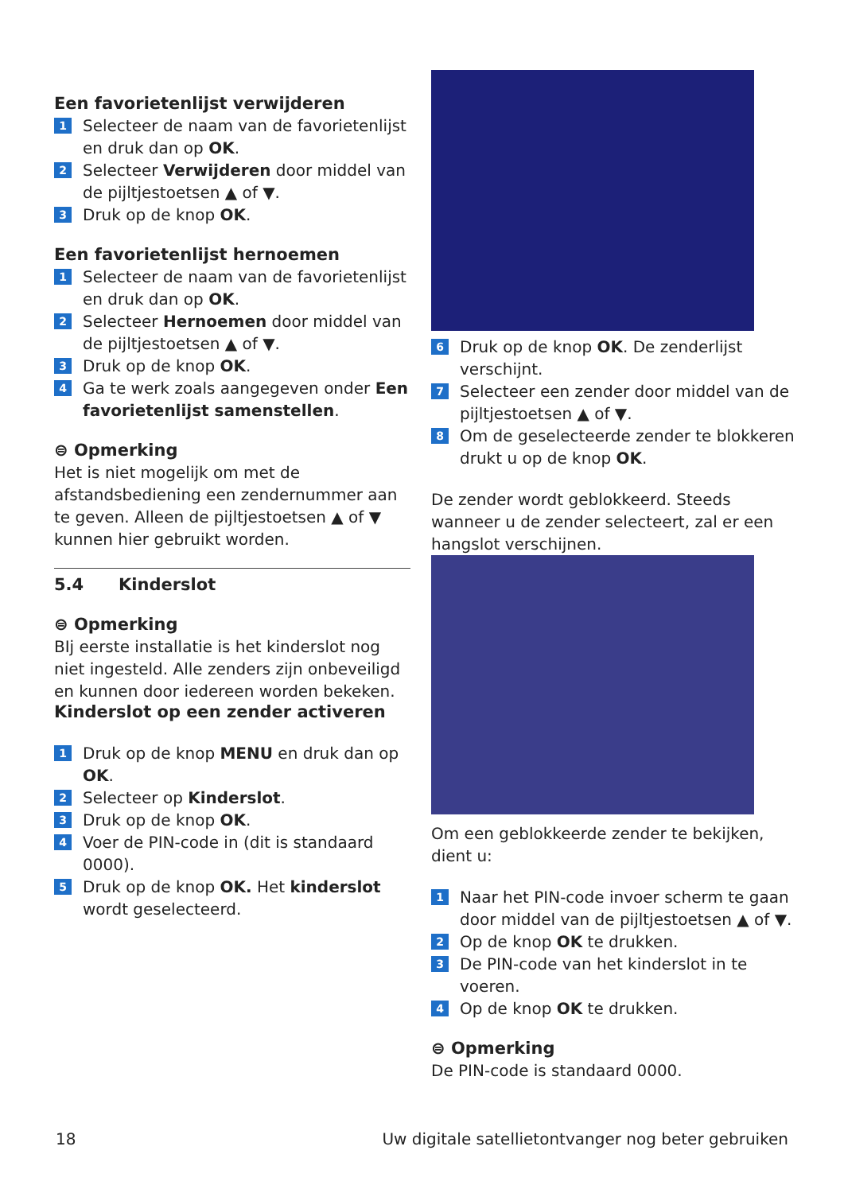Een favorietenlijst verwijderen
1 Selecteer de naam van de favorietenlijst en druk dan op OK.
2 Selecteer Verwijderen door middel van de pijltjestoetsen ▲ of ▼.
3 Druk op de knop OK.
Een favorietenlijst hernoemen
1 Selecteer de naam van de favorietenlijst en druk dan op OK.
2 Selecteer Hernoemen door middel van de pijltjestoetsen ▲ of ▼.
3 Druk op de knop OK.
4 Ga te werk zoals aangegeven onder Een favorietenlijst samenstellen.
⊜ Opmerking
Het is niet mogelijk om met de afstandsbediening een zendernummer aan te geven. Alleen de pijltjestoetsen ▲ of ▼ kunnen hier gebruikt worden.
5.4 Kinderslot
⊜ Opmerking
BIj eerste installatie is het kinderslot nog niet ingesteld. Alle zenders zijn onbeveiligd en kunnen door iedereen worden bekeken.
Kinderslot op een zender activeren
1 Druk op de knop MENU en druk dan op OK.
2 Selecteer op Kinderslot.
3 Druk op de knop OK.
4 Voer de PIN-code in (dit is standaard 0000).
5 Druk op de knop OK. Het kinderslot wordt geselecteerd.
6 Druk op de knop OK. De zenderlijst verschijnt.
7 Selecteer een zender door middel van de pijltjestoetsen ▲ of ▼.
8 Om de geselecteerde zender te blokkeren drukt u op de knop OK.
De zender wordt geblokkeerd. Steeds wanneer u de zender selecteert, zal er een hangslot verschijnen.
Om een geblokkeerde zender te bekijken, dient u:
1 Naar het PIN-code invoer scherm te gaan door middel van de pijltjestoetsen ▲ of ▼.
2 Op de knop OK te drukken.
3 De PIN-code van het kinderslot in te voeren.
4 Op de knop OK te drukken.
⊜ Opmerking
De PIN-code is standaard 0000.
18 Uw digitale satellietontvanger nog beter gebruiken